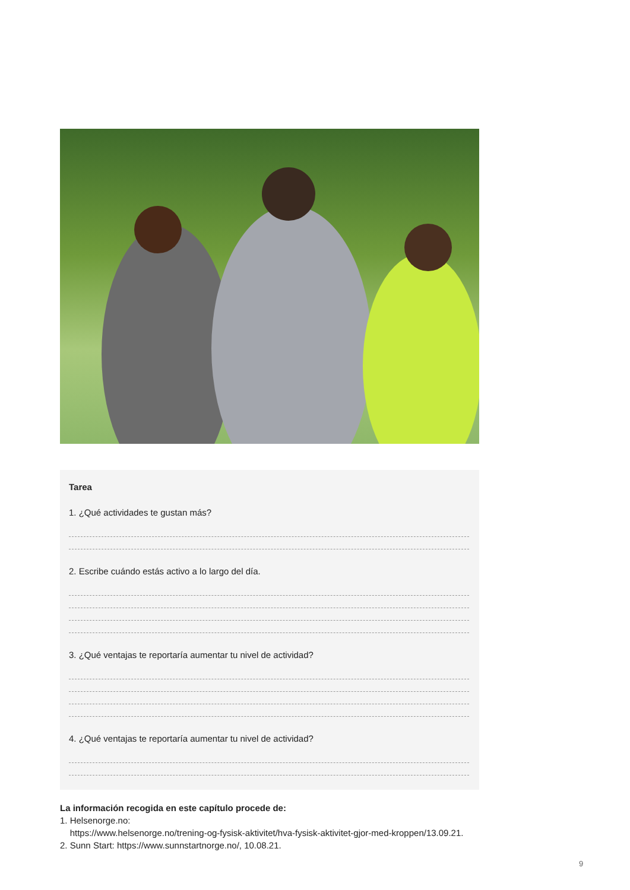Tarea
1. ¿Qué actividades te gustan más?
2. Escribe cuándo estás activo a lo largo del día.
3. ¿Qué ventajas te reportaría aumentar tu nivel de actividad?
4. ¿Qué ventajas te reportaría aumentar tu nivel de actividad?
La información recogida en este capítulo procede de:
1. Helsenorge.no:
https://www.helsenorge.no/trening-og-fysisk-aktivitet/hva-fysisk-aktivitet-gjor-med-kroppen/13.09.21.
2. Sunn Start: https://www.sunnstartnorge.no/, 10.08.21.
9